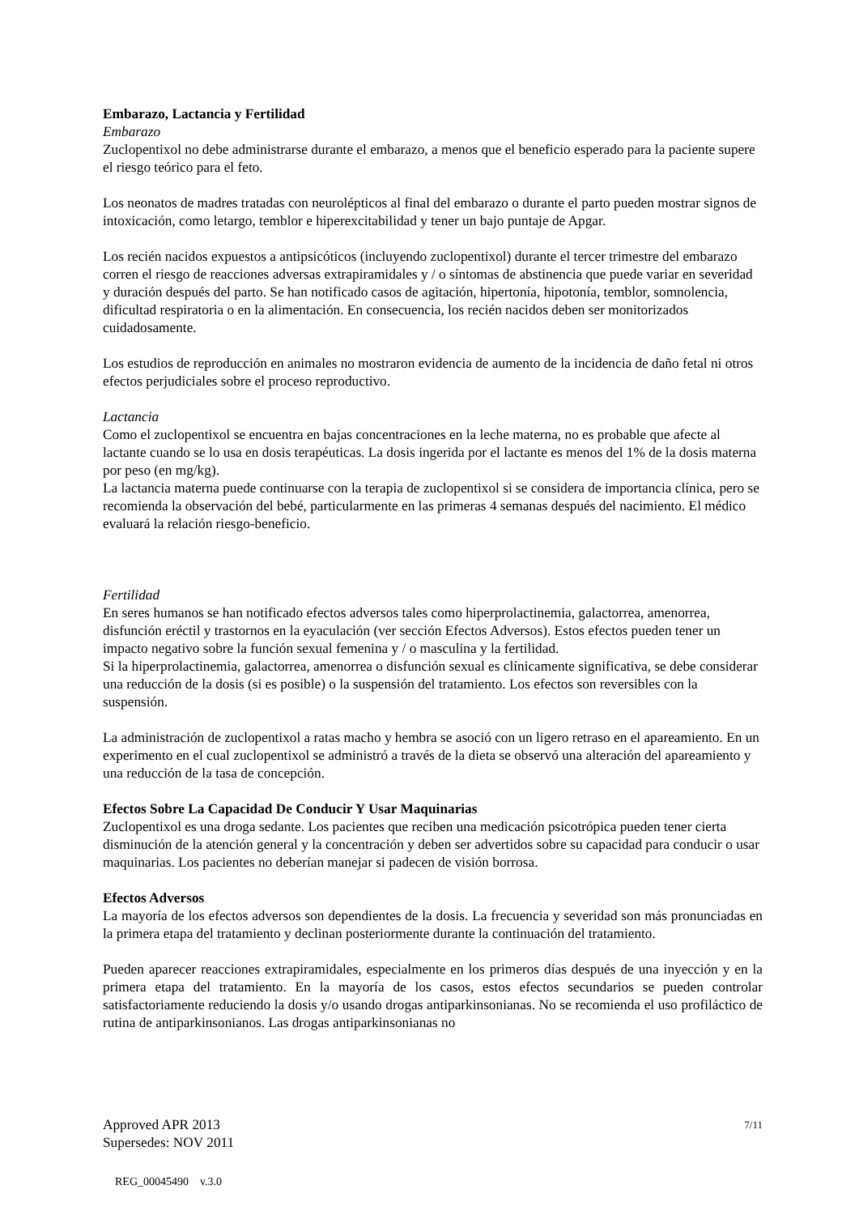Embarazo, Lactancia y Fertilidad
Embarazo
Zuclopentixol no debe administrarse durante el embarazo, a menos que el beneficio esperado para la paciente supere el riesgo teórico para el feto.
Los neonatos de madres tratadas con neurolépticos al final del embarazo o durante el parto pueden mostrar signos de intoxicación, como letargo, temblor e hiperexcitabilidad y tener un bajo puntaje de Apgar.
Los recién nacidos expuestos a antipsicóticos (incluyendo zuclopentixol) durante el tercer trimestre del embarazo corren el riesgo de reacciones adversas extrapiramidales y / o síntomas de abstinencia que puede variar en severidad y duración después del parto. Se han notificado casos de agitación, hipertonía, hipotonía, temblor, somnolencia, dificultad respiratoria o en la alimentación. En consecuencia, los recién nacidos deben ser monitorizados cuidadosamente.
Los estudios de reproducción en animales no mostraron evidencia de aumento de la incidencia de daño fetal ni otros efectos perjudiciales sobre el proceso reproductivo.
Lactancia
Como el zuclopentixol se encuentra en bajas concentraciones en la leche materna, no es probable que afecte al lactante cuando se lo usa en dosis terapéuticas. La dosis ingerida por el lactante es menos del 1% de la dosis materna por peso (en mg/kg).
La lactancia materna puede continuarse con la terapia de zuclopentixol si se considera de importancia clínica, pero se recomienda la observación del bebé, particularmente en las primeras 4 semanas después del nacimiento. El médico evaluará la relación riesgo-beneficio.
Fertilidad
En seres humanos se han notificado efectos adversos tales como hiperprolactinemia, galactorrea, amenorrea, disfunción eréctil y trastornos en la eyaculación (ver sección Efectos Adversos). Estos efectos pueden tener un impacto negativo sobre la función sexual femenina y / o masculina y la fertilidad.
Si la hiperprolactinemia, galactorrea, amenorrea o disfunción sexual es clínicamente significativa, se debe considerar una reducción de la dosis (si es posible) o la suspensión del tratamiento. Los efectos son reversibles con la suspensión.
La administración de zuclopentixol a ratas macho y hembra se asoció con un ligero retraso en el apareamiento. En un experimento en el cual zuclopentixol se administró a través de la dieta se observó una alteración del apareamiento y una reducción de la tasa de concepción.
Efectos Sobre La Capacidad De Conducir Y Usar Maquinarias
Zuclopentixol es una droga sedante. Los pacientes que reciben una medicación psicotrópica pueden tener cierta disminución de la atención general y la concentración y deben ser advertidos sobre su capacidad para conducir o usar maquinarias. Los pacientes no deberían manejar si padecen de visión borrosa.
Efectos Adversos
La mayoría de los efectos adversos son dependientes de la dosis. La frecuencia y severidad son más pronunciadas en la primera etapa del tratamiento y declinan posteriormente durante la continuación del tratamiento.
Pueden aparecer reacciones extrapiramidales, especialmente en los primeros días después de una inyección y en la primera etapa del tratamiento. En la mayoría de los casos, estos efectos secundarios se pueden controlar satisfactoriamente reduciendo la dosis y/o usando drogas antiparkinsonianas. No se recomienda el uso profiláctico de rutina de antiparkinsonianos. Las drogas antiparkinsonianas no
Approved APR 2013
Supersedes: NOV 2011
7/11
REG_00045490 v.3.0